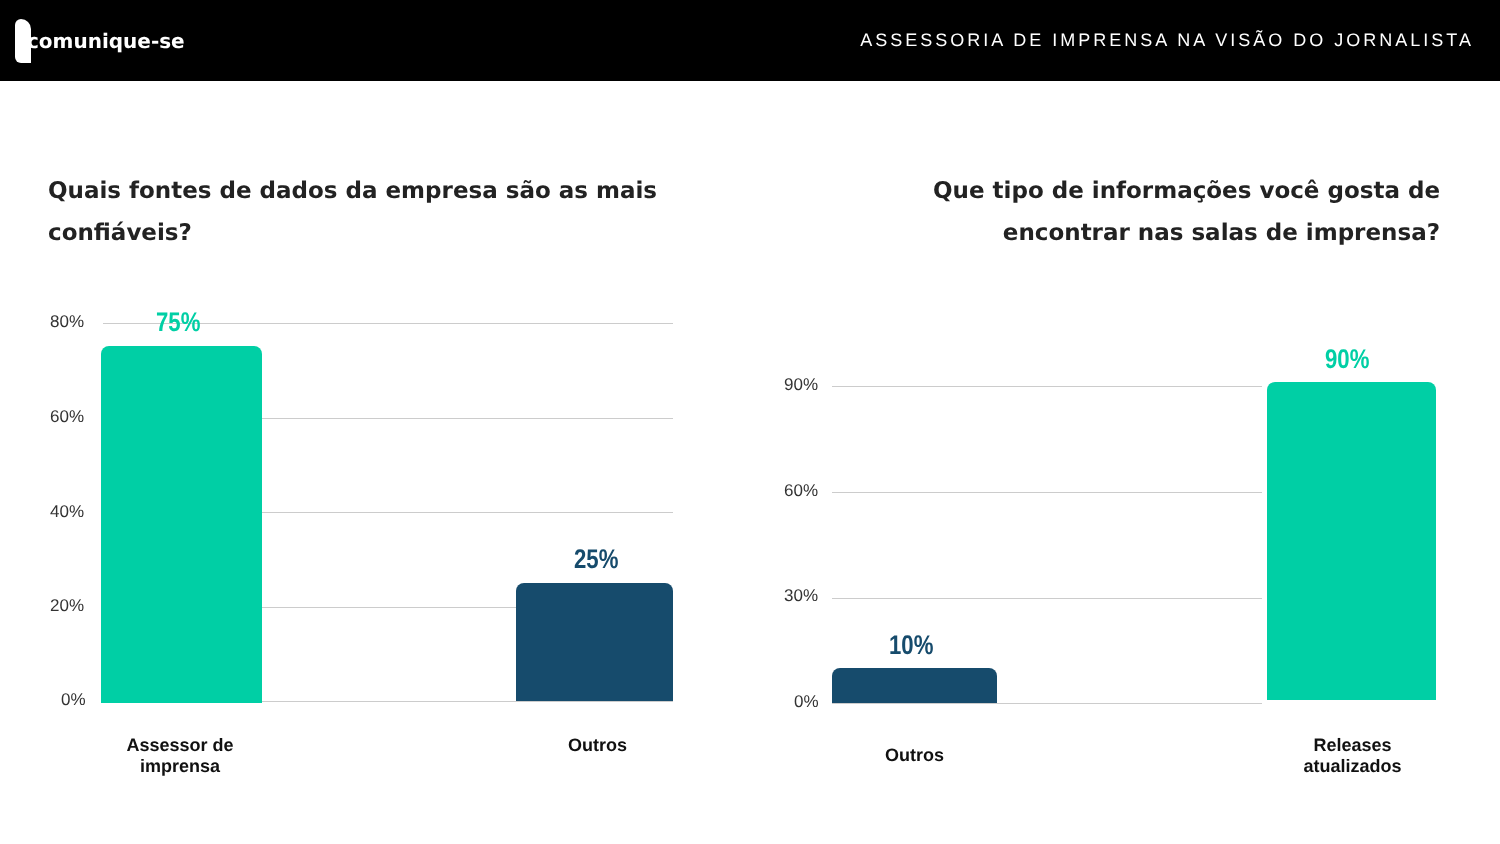comunique-se
ASSESSORIA DE IMPRENSA NA VISÃO DO JORNALISTA
Quais fontes de dados da empresa são as mais confiáveis?
Que tipo de informações você gosta de encontrar nas salas de imprensa?
80%
60%
40%
20%
0%
75%
25%
Assessor de imprensa
Outros
90%
60%
30%
0%
10%
90%
Outros
Releases atualizados